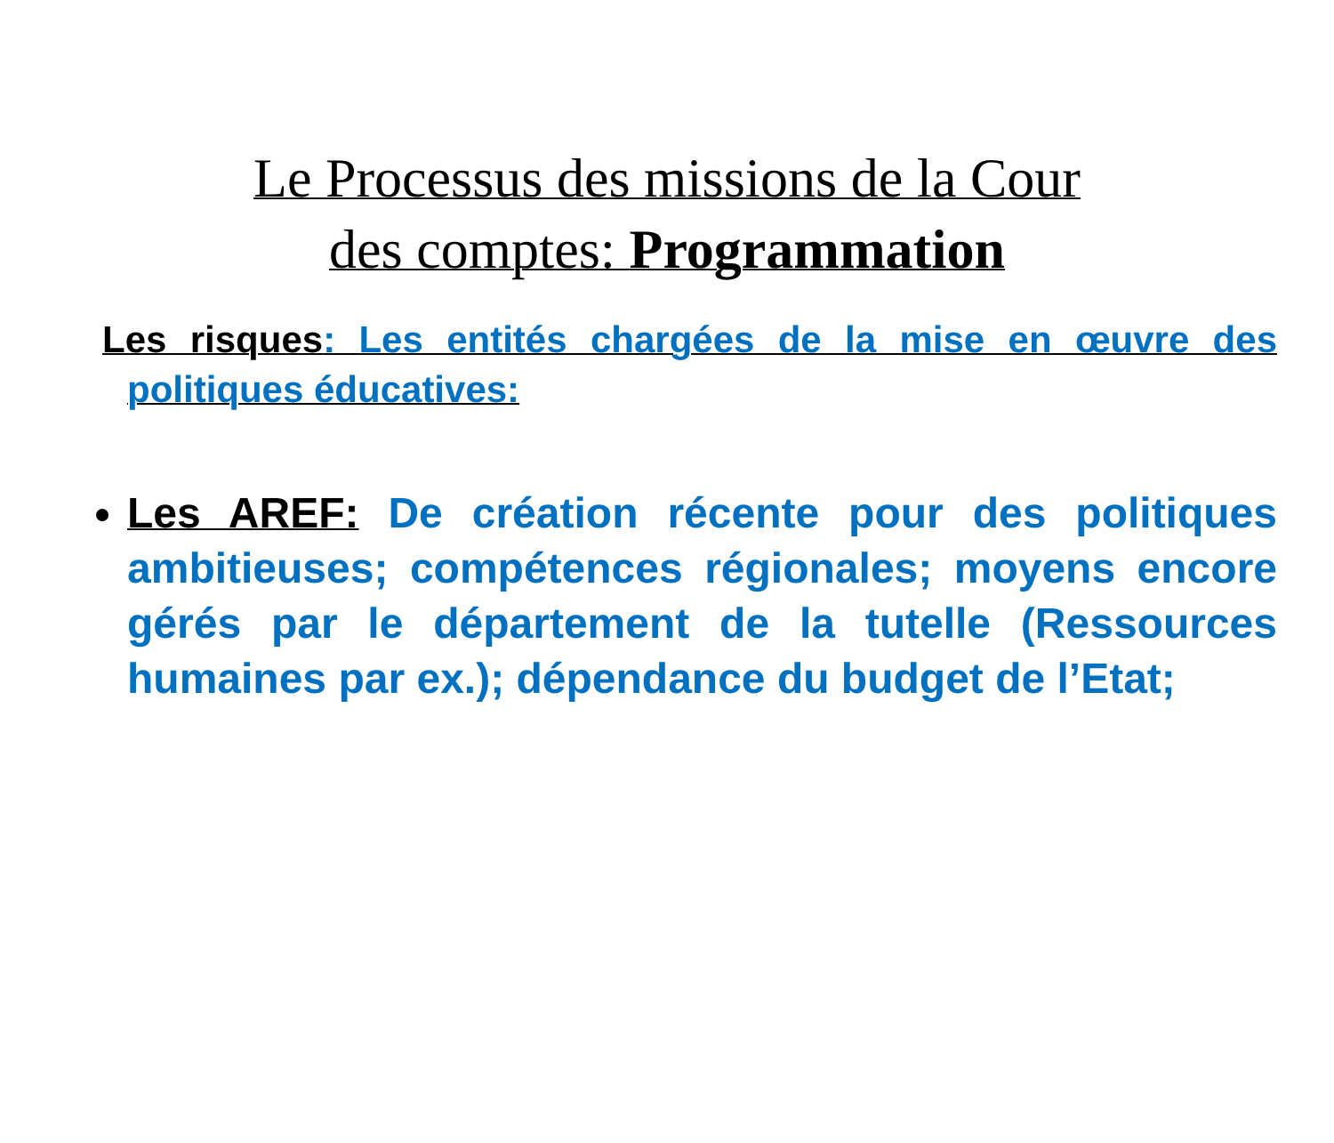Le Processus des missions de la Cour
des comptes: Programmation
Les risques: Les entités chargées de la mise en œuvre des politiques éducatives:
Les AREF: De création récente pour des politiques ambitieuses; compétences régionales; moyens encore gérés par le département de la tutelle (Ressources humaines par ex.); dépendance du budget de l’Etat;